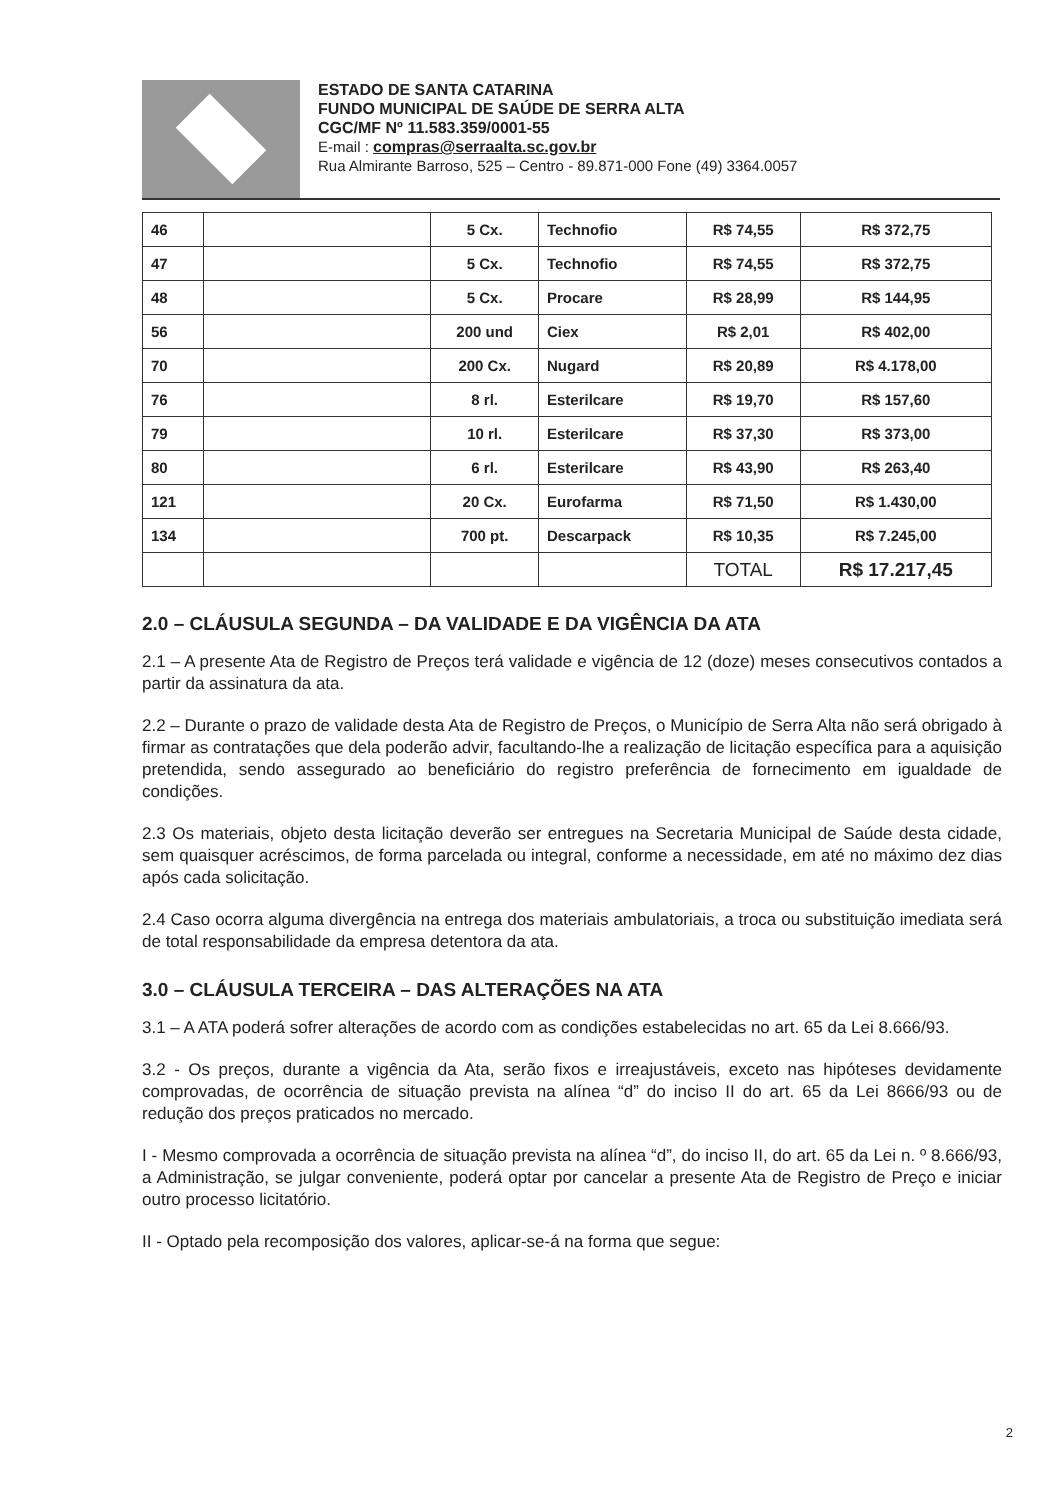ESTADO DE SANTA CATARINA
FUNDO MUNICIPAL DE SAÚDE DE SERRA ALTA
CGC/MF Nº 11.583.359/0001-55
E-mail : compras@serraalta.sc.gov.br
Rua Almirante Barroso, 525 – Centro - 89.871-000 Fone (49) 3364.0057
| 46 | | 5 Cx. | Technofio | R$ 74,55 | R$ 372,75 |
| 47 | | 5 Cx. | Technofio | R$ 74,55 | R$ 372,75 |
| 48 | | 5 Cx. | Procare | R$ 28,99 | R$ 144,95 |
| 56 | | 200 und | Ciex | R$ 2,01 | R$ 402,00 |
| 70 | | 200 Cx. | Nugard | R$ 20,89 | R$ 4.178,00 |
| 76 | | 8 rl. | Esterilcare | R$ 19,70 | R$ 157,60 |
| 79 | | 10 rl. | Esterilcare | R$ 37,30 | R$ 373,00 |
| 80 | | 6 rl. | Esterilcare | R$ 43,90 | R$ 263,40 |
| 121 | | 20 Cx. | Eurofarma | R$ 71,50 | R$ 1.430,00 |
| 134 | | 700 pt. | Descarpack | R$ 10,35 | R$ 7.245,00 |
| | | | | TOTAL | R$ 17.217,45 |
2.0 – CLÁUSULA SEGUNDA – DA VALIDADE E DA VIGÊNCIA DA ATA
2.1 – A presente Ata de Registro de Preços terá validade e vigência de 12 (doze) meses consecutivos contados a partir da assinatura da ata.
2.2 – Durante o prazo de validade desta Ata de Registro de Preços, o Município de Serra Alta não será obrigado à firmar as contratações que dela poderão advir, facultando-lhe a realização de licitação específica para a aquisição pretendida, sendo assegurado ao beneficiário do registro preferência de fornecimento em igualdade de condições.
2.3 Os materiais, objeto desta licitação deverão ser entregues na Secretaria Municipal de Saúde desta cidade, sem quaisquer acréscimos, de forma parcelada ou integral, conforme a necessidade, em até no máximo dez dias após cada solicitação.
2.4 Caso ocorra alguma divergência na entrega dos materiais ambulatoriais, a troca ou substituição imediata será de total responsabilidade da empresa detentora da ata.
3.0 – CLÁUSULA TERCEIRA – DAS ALTERAÇÕES NA ATA
3.1 – A ATA poderá sofrer alterações de acordo com as condições estabelecidas no art. 65 da Lei 8.666/93.
3.2 - Os preços, durante a vigência da Ata, serão fixos e irreajustáveis, exceto nas hipóteses devidamente comprovadas, de ocorrência de situação prevista na alínea “d” do inciso II do art. 65 da Lei 8666/93 ou de redução dos preços praticados no mercado.
I - Mesmo comprovada a ocorrência de situação prevista na alínea “d”, do inciso II, do art. 65 da Lei n. º 8.666/93, a Administração, se julgar conveniente, poderá optar por cancelar a presente Ata de Registro de Preço e iniciar outro processo licitatório.
II - Optado pela recomposição dos valores, aplicar-se-á na forma que segue:
2